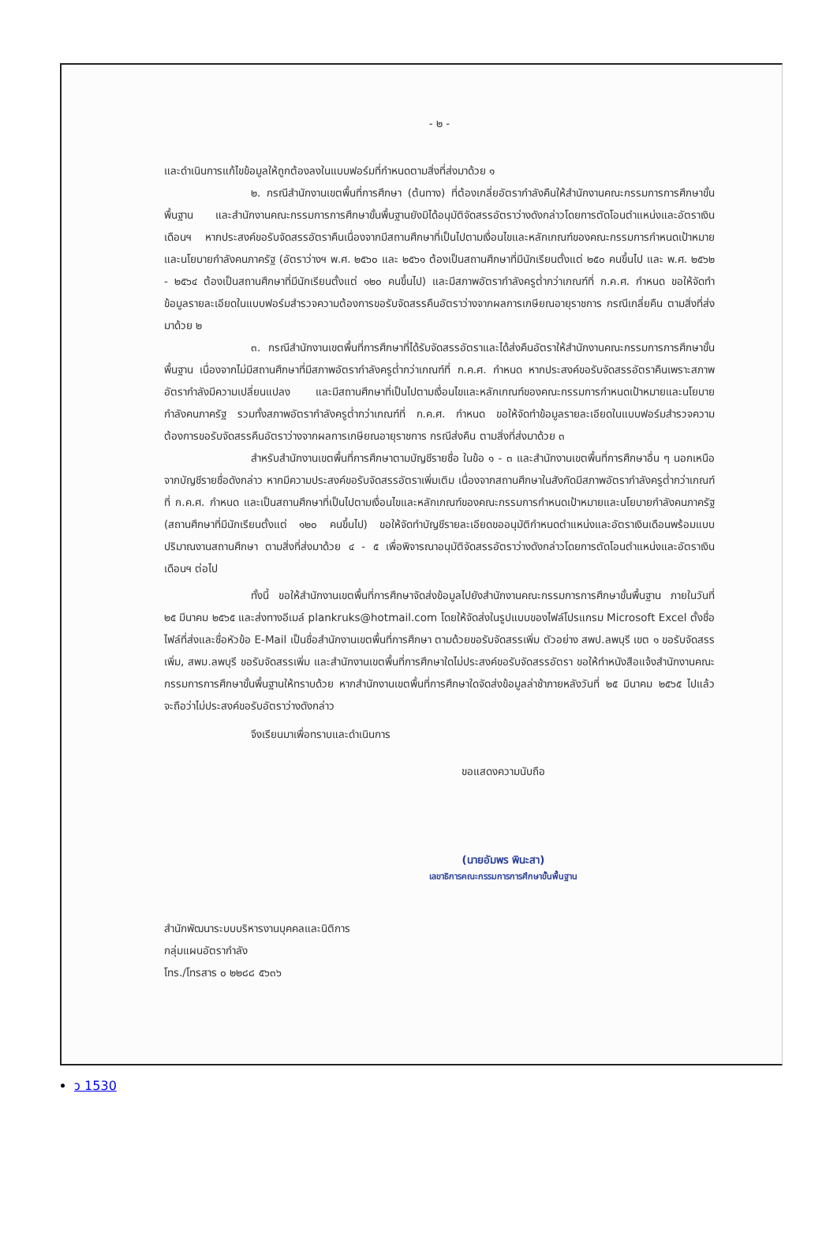- ๒ -
และดำเนินการแก้ไขข้อมูลให้ถูกต้องลงในแบบฟอร์มที่กำหนดตามสิ่งที่ส่งมาด้วย ๑
๒. กรณีสำนักงานเขตพื้นที่การศึกษา (ต้นทาง) ที่ต้องเกลี่ยอัตรากำลังคืนให้สำนักงานคณะกรรมการการศึกษาขั้นพื้นฐาน และสำนักงานคณะกรรมการการศึกษาขั้นพื้นฐานยังมิได้อนุมัติจัดสรรอัตราว่างดังกล่าวโดยการตัดโอนตำแหน่งและอัตราเงินเดือนฯ หากประสงค์ขอรับจัดสรรอัตราคืนเนื่องจากมีสถานศึกษาที่เป็นไปตามเงื่อนไขและหลักเกณฑ์ของคณะกรรมการกำหนดเป้าหมายและนโยบายกำลังคนภาครัฐ (อัตราว่างฯ พ.ศ. ๒๕๖๐ และ ๒๕๖๑ ต้องเป็นสถานศึกษาที่มีนักเรียนตั้งแต่ ๒๕๐ คนขึ้นไป และ พ.ศ. ๒๕๖๒ - ๒๕๖๔ ต้องเป็นสถานศึกษาที่มีนักเรียนตั้งแต่ ๑๒๐ คนขึ้นไป) และมีสภาพอัตรากำลังครูต่ำกว่าเกณฑ์ที่ ก.ค.ศ. กำหนด ขอให้จัดทำข้อมูลรายละเอียดในแบบฟอร์มสำรวจความต้องการขอรับจัดสรรคืนอัตราว่างจากผลการเกษียณอายุราชการ กรณีเกลี่ยคืน ตามสิ่งที่ส่งมาด้วย ๒
๓. กรณีสำนักงานเขตพื้นที่การศึกษาที่ได้รับจัดสรรอัตราและได้ส่งคืนอัตราให้สำนักงานคณะกรรมการการศึกษาขั้นพื้นฐาน เนื่องจากไม่มีสถานศึกษาที่มีสภาพอัตรากำลังครูต่ำกว่าเกณฑ์ที่ ก.ค.ศ. กำหนด หากประสงค์ขอรับจัดสรรอัตราคืนเพราะสภาพอัตรากำลังมีความเปลี่ยนแปลง และมีสถานศึกษาที่เป็นไปตามเงื่อนไขและหลักเกณฑ์ของคณะกรรมการกำหนดเป้าหมายและนโยบายกำลังคนภาครัฐ รวมทั้งสภาพอัตรากำลังครูต่ำกว่าเกณฑ์ที่ ก.ค.ศ. กำหนด ขอให้จัดทำข้อมูลรายละเอียดในแบบฟอร์มสำรวจความต้องการขอรับจัดสรรคืนอัตราว่างจากผลการเกษียณอายุราชการ กรณีส่งคืน ตามสิ่งที่ส่งมาด้วย ๓
สำหรับสำนักงานเขตพื้นที่การศึกษาตามบัญชีรายชื่อ ในข้อ ๑ - ๓ และสำนักงานเขตพื้นที่การศึกษาอื่น ๆ นอกเหนือจากบัญชีรายชื่อดังกล่าว หากมีความประสงค์ขอรับจัดสรรอัตราเพิ่มเติม เนื่องจากสถานศึกษาในสังกัดมีสภาพอัตรากำลังครูต่ำกว่าเกณฑ์ที่ ก.ค.ศ. กำหนด และเป็นสถานศึกษาที่เป็นไปตามเงื่อนไขและหลักเกณฑ์ของคณะกรรมการกำหนดเป้าหมายและนโยบายกำลังคนภาครัฐ (สถานศึกษาที่มีนักเรียนตั้งแต่ ๑๒๐ คนขึ้นไป) ขอให้จัดทำบัญชีรายละเอียดขออนุมัติกำหนดตำแหน่งและอัตราเงินเดือนพร้อมแบบปริมาณงานสถานศึกษา ตามสิ่งที่ส่งมาด้วย ๔ - ๕ เพื่อพิจารณาอนุมัติจัดสรรอัตราว่างดังกล่าวโดยการตัดโอนตำแหน่งและอัตราเงินเดือนฯ ต่อไป
ทั้งนี้ ขอให้สำนักงานเขตพื้นที่การศึกษาจัดส่งข้อมูลไปยังสำนักงานคณะกรรมการการศึกษาขั้นพื้นฐาน ภายในวันที่ ๒๕ มีนาคม ๒๕๖๕ และส่งทางอีเมล์ plankruks@hotmail.com โดยให้จัดส่งในรูปแบบของไฟล์โปรแกรม Microsoft Excel ตั้งชื่อไฟล์ที่ส่งและชื่อหัวข้อ E-Mail เป็นชื่อสำนักงานเขตพื้นที่การศึกษา ตามด้วยขอรับจัดสรรเพิ่ม ตัวอย่าง สพป.ลพบุรี เขต ๑ ขอรับจัดสรรเพิ่ม, สพม.ลพบุรี ขอรับจัดสรรเพิ่ม และสำนักงานเขตพื้นที่การศึกษาใดไม่ประสงค์ขอรับจัดสรรอัตรา ขอให้ทำหนังสือแจ้งสำนักงานคณะกรรมการการศึกษาขั้นพื้นฐานให้ทราบด้วย หากสำนักงานเขตพื้นที่การศึกษาใดจัดส่งข้อมูลล่าช้าภายหลังวันที่ ๒๕ มีนาคม ๒๕๖๕ ไปแล้ว จะถือว่าไม่ประสงค์ขอรับอัตราว่างดังกล่าว
จึงเรียนมาเพื่อทราบและดำเนินการ
ขอแสดงความนับถือ
(นายอัมพร พินะสา)
เลขาธิการคณะกรรมการการศึกษาขั้นพื้นฐาน
สำนักพัฒนาระบบบริหารงานบุคคลและนิติการ
กลุ่มแผนอัตรากำลัง
โทร./โทรสาร ๐ ๒๒๘๘ ๕๖๓๖
ว 1530